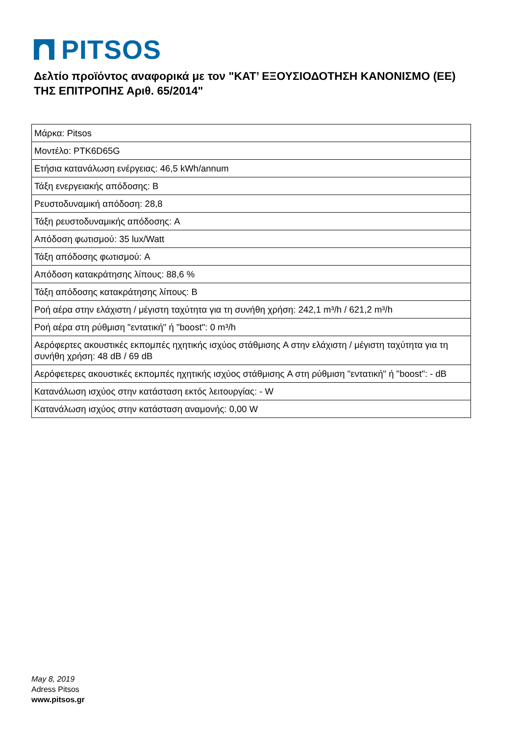PITSOS
Δελτίο προϊόντος αναφορικά με τον "ΚΑΤ’ ΕΞΟΥΣΙΟΔΟΤΗΣΗ ΚΑΝΟΝΙΣΜΟ (ΕΕ) ΤΗΣ ΕΠΙΤΡΟΠΗΣ Αριθ. 65/2014"
| Μάρκα: Pitsos |
| Μοντέλο: PTK6D65G |
| Ετήσια κατανάλωση ενέργειας: 46,5 kWh/annum |
| Τάξη ενεργειακής απόδοσης: B |
| Ρευστοδυναμική απόδοση: 28,8 |
| Τάξη ρευστοδυναμικής απόδοσης: A |
| Απόδοση φωτισμού: 35 lux/Watt |
| Τάξη απόδοσης φωτισμού: A |
| Απόδοση κατακράτησης λίπους: 88,6 % |
| Τάξη απόδοσης κατακράτησης λίπους: B |
| Ροή αέρα στην ελάχιστη / μέγιστη ταχύτητα για τη συνήθη χρήση: 242,1 m³/h / 621,2 m³/h |
| Ροή αέρα στη ρύθμιση "εντατική" ή "boost": 0 m³/h |
| Αερόφερτες ακουστικές εκπομπές ηχητικής ισχύος στάθμισης A στην ελάχιστη / μέγιστη ταχύτητα για τη συνήθη χρήση: 48 dB / 69 dB |
| Αερόφετερες ακουστικές εκπομπές ηχητικής ισχύος στάθμισης A στη ρύθμιση "εντατική" ή "boost": - dB |
| Κατανάλωση ισχύος στην κατάσταση εκτός λειτουργίας: - W |
| Κατανάλωση ισχύος στην κατάσταση αναμονής: 0,00 W |
May 8, 2019
Adress Pitsos
www.pitsos.gr